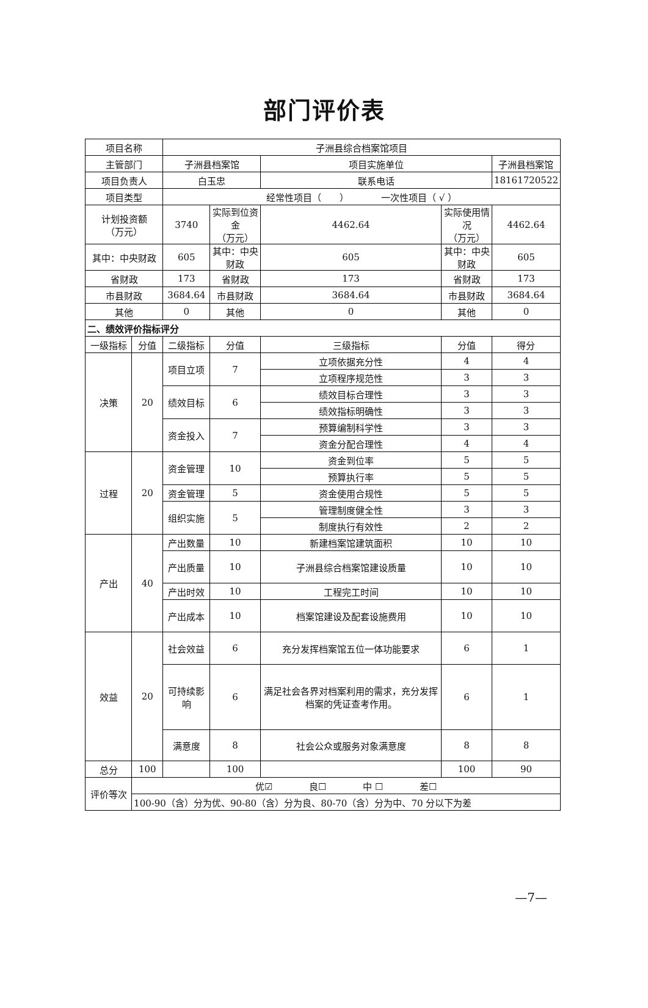部门评价表
| 项目名称 | | 子洲县综合档案馆项目 | | | | |
| 主管部门 | | 子洲县档案馆 | | 项目实施单位 | | 子洲县档案馆 |
| 项目负责人 | | 白玉忠 | | 联系电话 | | 18161720522 |
| 项目类型 | | 经常性项目（ ） 一次性项目（ √ ） | | | | |
| 计划投资额 （万元） | | 3740 | 实际到位资金 （万元） | 4462.64 | 实际使用情况 （万元） | 4462.64 |
| 其中：中央财政 | | 605 | 其中：中央财政 | 605 | 其中：中央财政 | 605 |
| 省财政 | | 173 | 省财政 | 173 | 省财政 | 173 |
| 市县财政 | | 3684.64 | 市县财政 | 3684.64 | 市县财政 | 3684.64 |
| 其他 | | 0 | 其他 | 0 | 其他 | 0 |
| 二、绩效评价指标评分 | | | | | | |
| 一级指标 | 分值 | 二级指标 | 分值 | 三级指标 | 分值 | 得分 |
| 决策 | 20 | 项目立项 | 7 | 立项依据充分性 | 4 | 4 |
| | | | | 立项程序规范性 | 3 | 3 |
| | | 绩效目标 | 6 | 绩效目标合理性 | 3 | 3 |
| | | | | 绩效指标明确性 | 3 | 3 |
| | | 资金投入 | 7 | 预算编制科学性 | 3 | 3 |
| | | | | 资金分配合理性 | 4 | 4 |
| 过程 | 20 | 资金管理 | 10 | 资金到位率 | 5 | 5 |
| | | | | 预算执行率 | 5 | 5 |
| | | 资金管理 | 5 | 资金使用合规性 | 5 | 5 |
| | | 组织实施 | 5 | 管理制度健全性 | 3 | 3 |
| | | | | 制度执行有效性 | 2 | 2 |
| 产出 | 40 | 产出数量 | 10 | 新建档案馆建筑面积 | 10 | 10 |
| | | 产出质量 | 10 | 子洲县综合档案馆建设质量 | 10 | 10 |
| | | 产出时效 | 10 | 工程完工时间 | 10 | 10 |
| | | 产出成本 | 10 | 档案馆建设及配套设施费用 | 10 | 10 |
| 效益 | 20 | 社会效益 | 6 | 充分发挥档案馆五位一体功能要求 | 6 | 1 |
| | | 可持续影响 | 6 | 满足社会各界对档案利用的需求，充分发挥档案的凭证查考作用。 | 6 | 1 |
| | | 满意度 | 8 | 社会公众或服务对象满意度 | 8 | 8 |
| 总分 | 100 | | 100 | | 100 | 90 |
| 评价等次 | 优☑ 良☐ 中 ☐ 差☐ | | | | | |
| | 100-90（含）分为优、90-80（含）分为良、80-70（含）分为中、70 分以下为差 | | | | | |
—7—